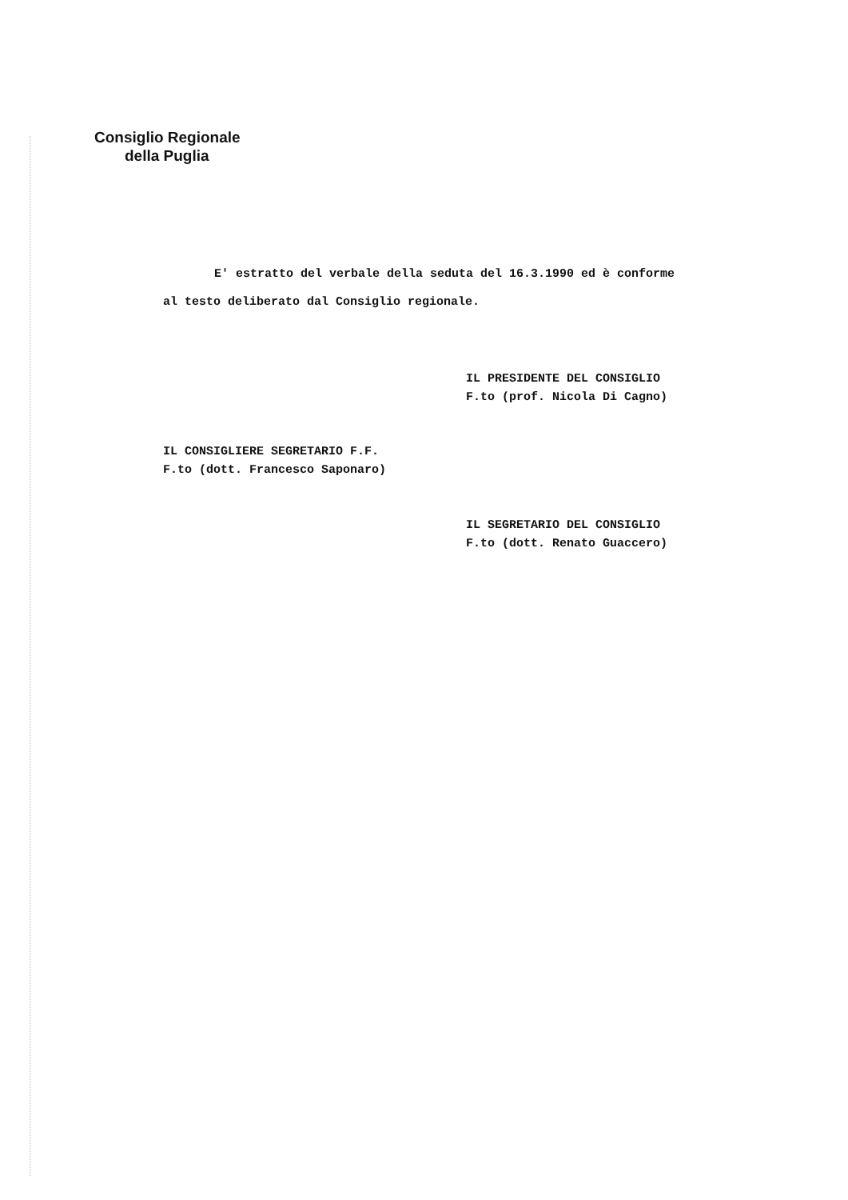Consiglio Regionale
della Puglia
E' estratto del verbale della seduta del 16.3.1990 ed è conforme
al testo deliberato dal Consiglio regionale.
IL PRESIDENTE DEL CONSIGLIO
F.to (prof. Nicola Di Cagno)
IL CONSIGLIERE SEGRETARIO F.F.
F.to (dott. Francesco Saponaro)
IL SEGRETARIO DEL CONSIGLIO
F.to (dott. Renato Guaccero)